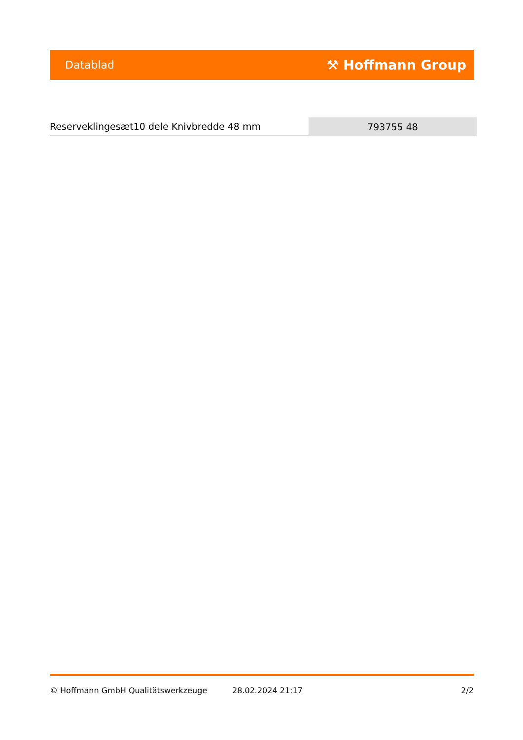Datablad ⚒ Hoffmann Group
| Reserveklingesæt10 dele Knivbredde 48 mm | 793755 48 |
© Hoffmann GmbH Qualitätswerkzeuge 28.02.2024 21:17 2/2